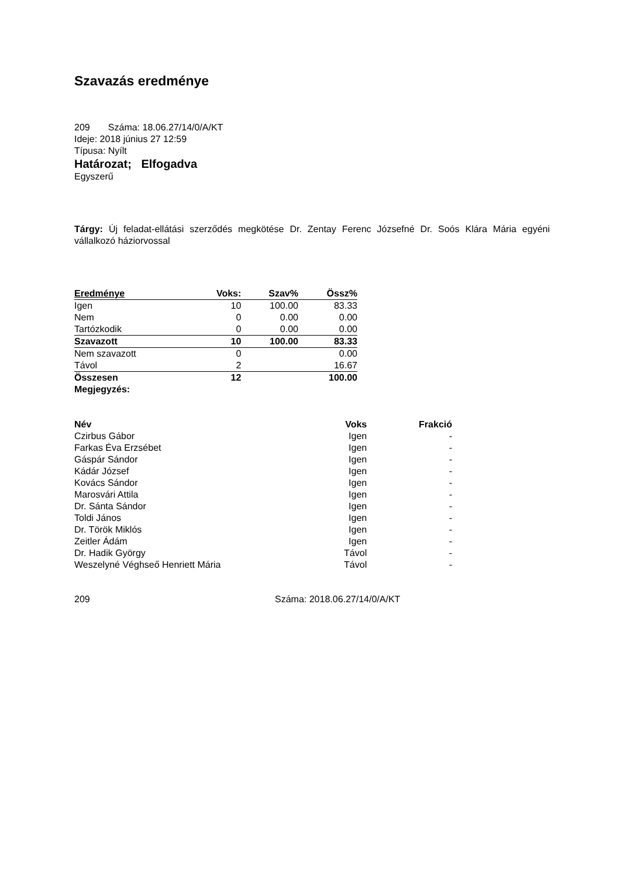Szavazás eredménye
209 Száma: 18.06.27/14/0/A/KT
Ideje: 2018 június 27 12:59
Típusa: Nyílt
Határozat; Elfogadva
Egyszerű
Tárgy: Új feladat-ellátási szerződés megkötése Dr. Zentay Ferenc Józsefné Dr. Soós Klára Mária egyéni vállalkozó háziorvossal
| Eredménye | Voks: | Szav% | Össz% |
| Igen | 10 | 100.00 | 83.33 |
| Nem | 0 | 0.00 | 0.00 |
| Tartózkodik | 0 | 0.00 | 0.00 |
| Szavazott | 10 | 100.00 | 83.33 |
| Nem szavazott | 0 | | 0.00 |
| Távol | 2 | | 16.67 |
| Összesen | 12 | | 100.00 |
| Megjegyzés: | | | |
| Név | Voks | Frakció |
| --- | --- | --- |
| Czirbus Gábor | Igen | - |
| Farkas Éva Erzsébet | Igen | - |
| Gáspár Sándor | Igen | - |
| Kádár József | Igen | - |
| Kovács Sándor | Igen | - |
| Marosvári Attila | Igen | - |
| Dr. Sánta Sándor | Igen | - |
| Toldi János | Igen | - |
| Dr. Török Miklós | Igen | - |
| Zeitler Ádám | Igen | - |
| Dr. Hadik György | Távol | - |
| Weszelyné Véghseő Henriett Mária | Távol | - |
209 Száma: 2018.06.27/14/0/A/KT